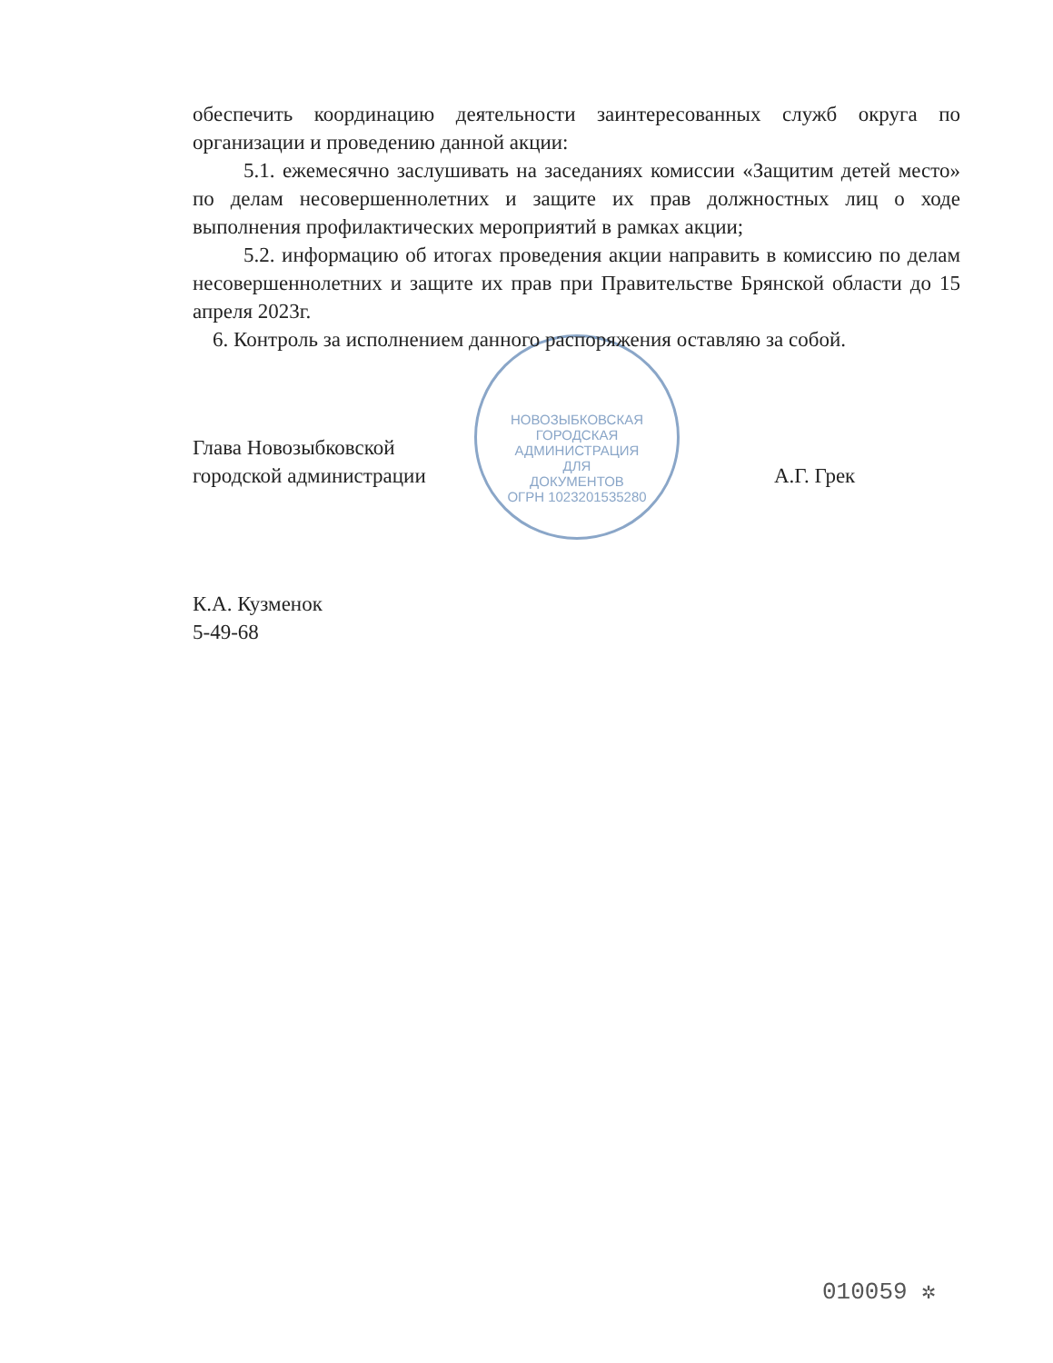НОВОЗЫБКОВСКАЯ ГОРОДСКАЯ АДМИНИСТРАЦИЯ
ДЛЯ
ДОКУМЕНТОВ
ОГРН 1023201535280
обеспечить координацию деятельности заинтересованных служб округа по организации и проведению данной акции:
5.1. ежемесячно заслушивать на заседаниях комиссии «Защитим детей место» по делам несовершеннолетних и защите их прав должностных лиц о ходе выполнения профилактических мероприятий в рамках акции;
5.2. информацию об итогах проведения акции направить в комиссию по делам несовершеннолетних и защите их прав при Правительстве Брянской области до 15 апреля 2023г.
6. Контроль за исполнением данного распоряжения оставляю за собой.
Глава Новозыбковской
городской администрации
А.Г. Грек
К.А. Кузменок
5-49-68
010059 ✲